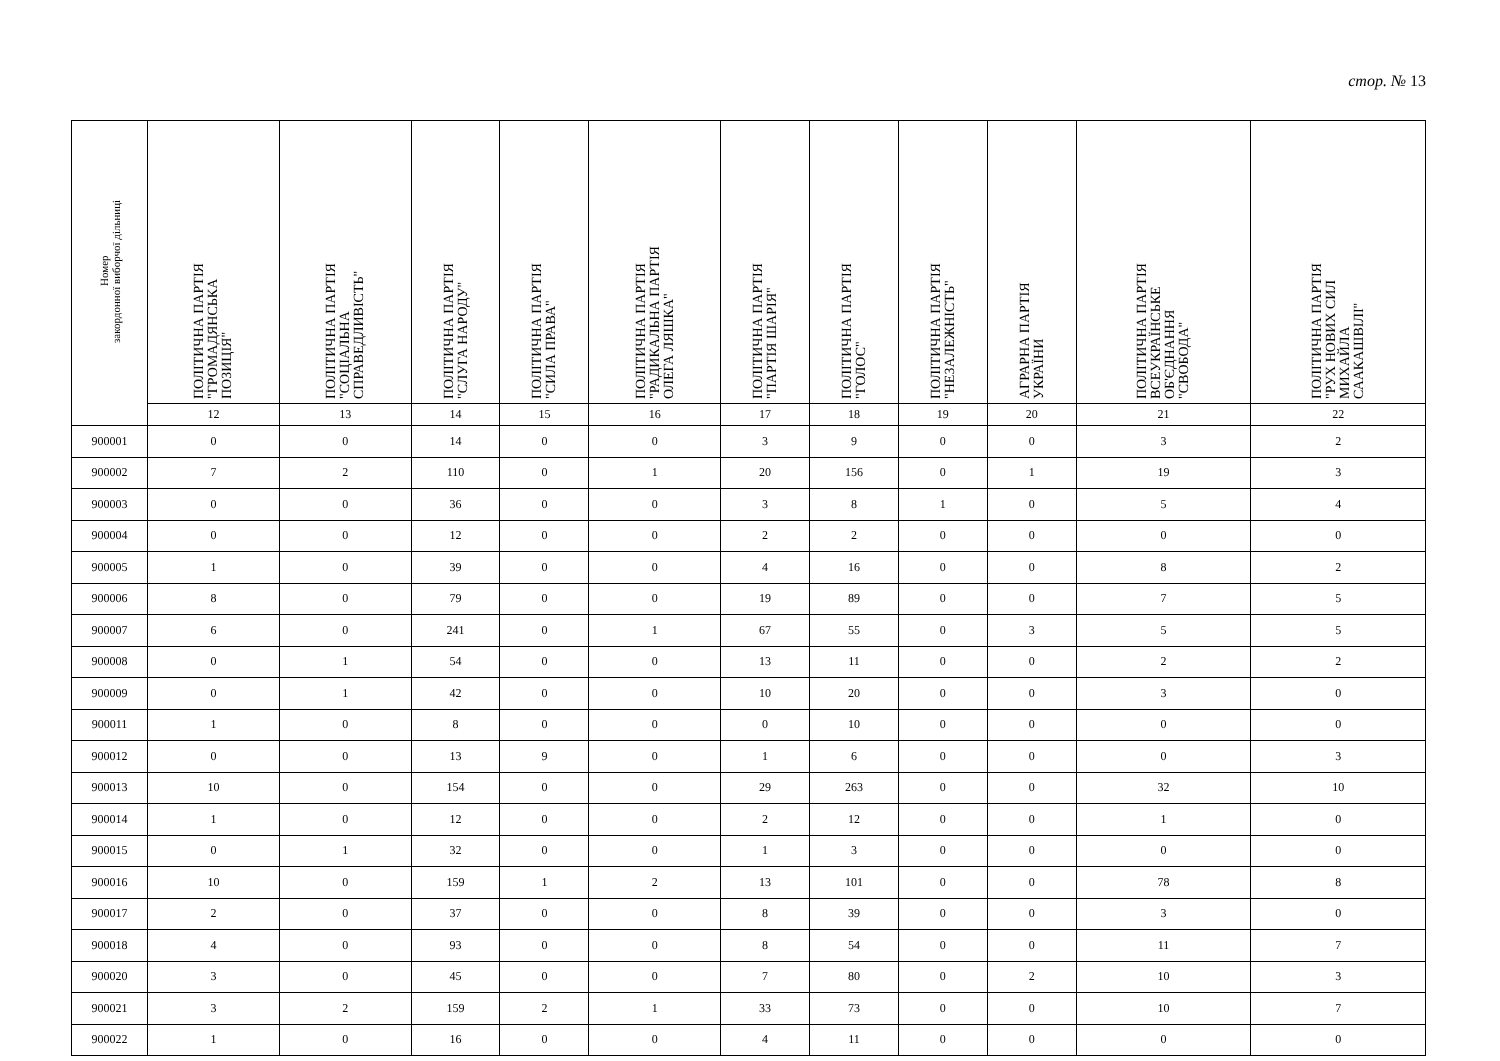стор. № 13
| Номер закордонної виборчої дільниці | ПОЛІТИЧНА ПАРТІЯ "ГРОМАДЯНСЬКА ПОЗИЦІЯ" | ПОЛІТИЧНА ПАРТІЯ "СОЦІАЛЬНА СПРАВЕДЛИВІСТЬ" | ПОЛІТИЧНА ПАРТІЯ "СЛУГА НАРОДУ" | ПОЛІТИЧНА ПАРТІЯ "СИЛА ПРАВА" | ПОЛІТИЧНА ПАРТІЯ "РАДИКАЛЬНА ПАРТІЯ ОЛЕГА ЛЯШКА" | ПОЛІТИЧНА ПАРТІЯ "ПАРТІЯ ШАРІЯ" | ПОЛІТИЧНА ПАРТІЯ "ГОЛОС" | ПОЛІТИЧНА ПАРТІЯ "НЕЗАЛЕЖНІСТЬ" | АГРАРНА ПАРТІЯ УКРАЇНИ | ПОЛІТИЧНА ПАРТІЯ ВСЕУКРАЇНСЬКЕ ОБ'ЄДНАННЯ "СВОБОДА" | ПОЛІТИЧНА ПАРТІЯ "РУХ НОВИХ СИЛ МИХАЙЛА СААКАШВІЛІ" |
| --- | --- | --- | --- | --- | --- | --- | --- | --- | --- | --- | --- |
| | 12 | 13 | 14 | 15 | 16 | 17 | 18 | 19 | 20 | 21 | 22 |
| 900001 | 0 | 0 | 14 | 0 | 0 | 3 | 9 | 0 | 0 | 3 | 2 |
| 900002 | 7 | 2 | 110 | 0 | 1 | 20 | 156 | 0 | 1 | 19 | 3 |
| 900003 | 0 | 0 | 36 | 0 | 0 | 3 | 8 | 1 | 0 | 5 | 4 |
| 900004 | 0 | 0 | 12 | 0 | 0 | 2 | 2 | 0 | 0 | 0 | 0 |
| 900005 | 1 | 0 | 39 | 0 | 0 | 4 | 16 | 0 | 0 | 8 | 2 |
| 900006 | 8 | 0 | 79 | 0 | 0 | 19 | 89 | 0 | 0 | 7 | 5 |
| 900007 | 6 | 0 | 241 | 0 | 1 | 67 | 55 | 0 | 3 | 5 | 5 |
| 900008 | 0 | 1 | 54 | 0 | 0 | 13 | 11 | 0 | 0 | 2 | 2 |
| 900009 | 0 | 1 | 42 | 0 | 0 | 10 | 20 | 0 | 0 | 3 | 0 |
| 900011 | 1 | 0 | 8 | 0 | 0 | 0 | 10 | 0 | 0 | 0 | 0 |
| 900012 | 0 | 0 | 13 | 9 | 0 | 1 | 6 | 0 | 0 | 0 | 3 |
| 900013 | 10 | 0 | 154 | 0 | 0 | 29 | 263 | 0 | 0 | 32 | 10 |
| 900014 | 1 | 0 | 12 | 0 | 0 | 2 | 12 | 0 | 0 | 1 | 0 |
| 900015 | 0 | 1 | 32 | 0 | 0 | 1 | 3 | 0 | 0 | 0 | 0 |
| 900016 | 10 | 0 | 159 | 1 | 2 | 13 | 101 | 0 | 0 | 78 | 8 |
| 900017 | 2 | 0 | 37 | 0 | 0 | 8 | 39 | 0 | 0 | 3 | 0 |
| 900018 | 4 | 0 | 93 | 0 | 0 | 8 | 54 | 0 | 0 | 11 | 7 |
| 900020 | 3 | 0 | 45 | 0 | 0 | 7 | 80 | 0 | 2 | 10 | 3 |
| 900021 | 3 | 2 | 159 | 2 | 1 | 33 | 73 | 0 | 0 | 10 | 7 |
| 900022 | 1 | 0 | 16 | 0 | 0 | 4 | 11 | 0 | 0 | 0 | 0 |